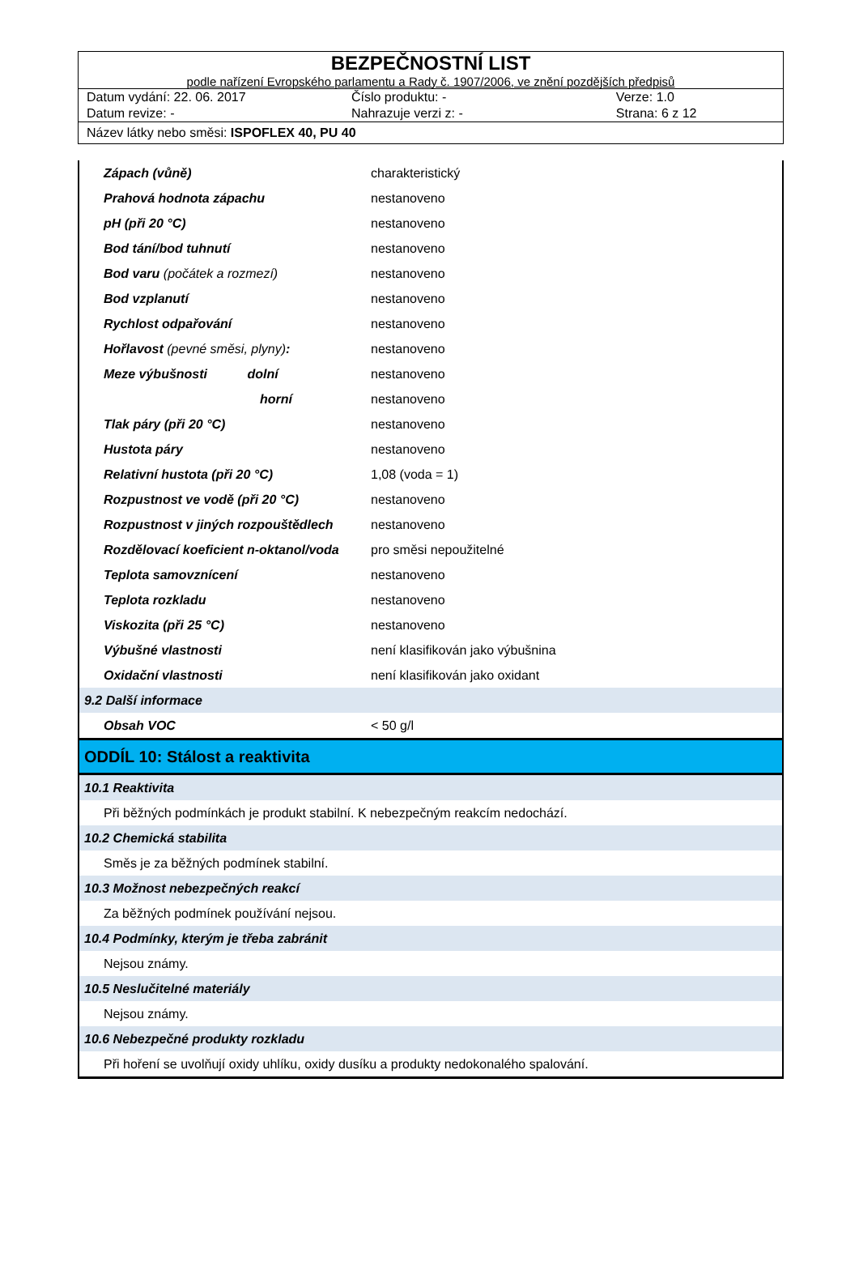BEZPEČNOSTNÍ LIST
podle nařízení Evropského parlamentu a Rady č. 1907/2006, ve znění pozdějších předpisů
Datum vydání: 22. 06. 2017 Číslo produktu: - Verze: 1.0
Datum revize: - Nahrazuje verzi z: - Strana: 6 z 12
Název látky nebo směsi: ISPOFLEX 40, PU 40
| Zápach (vůně) | | charakteristický |
| Prahová hodnota zápachu | | nestanoveno |
| pH (při 20 °C) | | nestanoveno |
| Bod tání/bod tuhnutí | | nestanoveno |
| Bod varu (počátek a rozmezí) | | nestanoveno |
| Bod vzplanutí | | nestanoveno |
| Rychlost odpařování | | nestanoveno |
| Hořlavost (pevné směsi, plyny) : | | nestanoveno |
| Meze výbušnosti dolní | | nestanoveno |
| horní | | nestanoveno |
| Tlak páry (při 20 °C) | | nestanoveno |
| Hustota páry | | nestanoveno |
| Relativní hustota (při 20 °C) | | 1,08 (voda = 1) |
| Rozpustnost ve vodě (při 20 °C) | | nestanoveno |
| Rozpustnost v jiných rozpouštědlech | | nestanoveno |
| Rozdělovací koeficient n-oktanol/voda | | pro směsi nepoužitelné |
| Teplota samovznícení | | nestanoveno |
| Teplota rozkladu | | nestanoveno |
| Viskozita (při 25 °C) | | nestanoveno |
| Výbušné vlastnosti | | není klasifikován jako výbušnina |
| Oxidační vlastnosti | | není klasifikován jako oxidant |
| 9.2 Další informace | | |
| Obsah VOC | | < 50 g/l |
| ODDÍL 10: Stálost a reaktivita | | |
| 10.1 Reaktivita | | |
| Při běžných podmínkách je produkt stabilní. K nebezpečným reakcím nedochází. | | |
| 10.2 Chemická stabilita | | |
| Směs je za běžných podmínek stabilní. | | |
| 10.3 Možnost nebezpečných reakcí | | |
| Za běžných podmínek používání nejsou. | | |
| 10.4 Podmínky, kterým je třeba zabránit | | |
| Nejsou známy. | | |
| 10.5 Neslučitelné materiály | | |
| Nejsou známy. | | |
| 10.6 Nebezpečné produkty rozkladu | | |
| Při hoření se uvolňují oxidy uhlíku, oxidy dusíku a produkty nedokonalého spalování. | | |